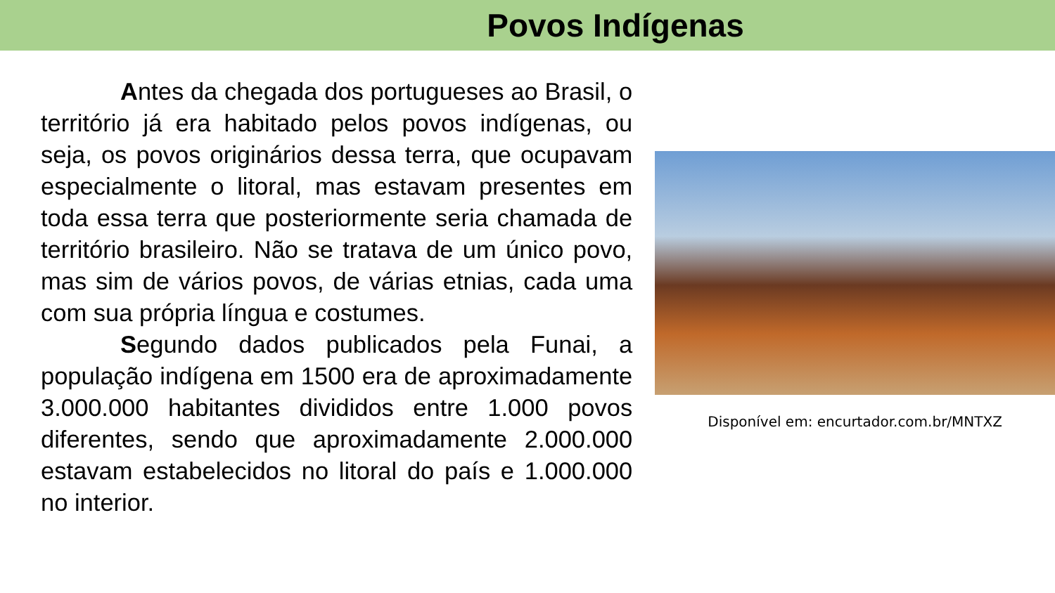Povos Indígenas
Antes da chegada dos portugueses ao Brasil, o território já era habitado pelos povos indígenas, ou seja, os povos originários dessa terra, que ocupavam especialmente o litoral, mas estavam presentes em toda essa terra que posteriormente seria chamada de território brasileiro. Não se tratava de um único povo, mas sim de vários povos, de várias etnias, cada uma com sua própria língua e costumes.
Segundo dados publicados pela Funai, a população indígena em 1500 era de aproximadamente 3.000.000 habitantes divididos entre 1.000 povos diferentes, sendo que aproximadamente 2.000.000 estavam estabelecidos no litoral do país e 1.000.000 no interior.
Disponível em: encurtador.com.br/MNTXZ